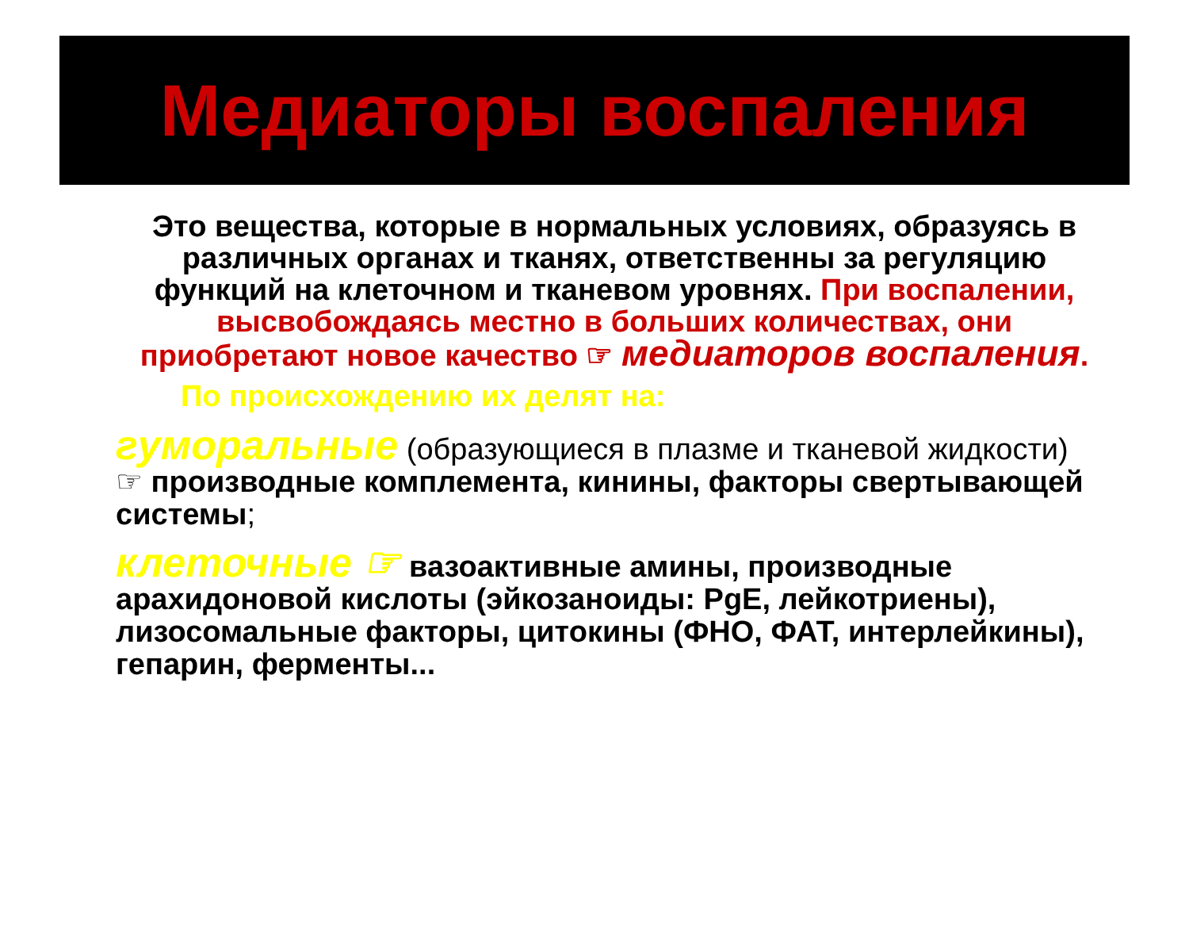Медиаторы воспаления
Это вещества, которые в нормальных условиях, образуясь в различных органах и тканях, ответственны за регуляцию функций на клеточном и тканевом уровнях. При воспалении, высвобождаясь местно в больших количествах, они приобретают новое качество ☞ медиаторов воспаления.
По происхождению их делят на:
гуморальные (образующиеся в плазме и тканевой жидкости) ☞ производные комплемента, кинины, факторы свертывающей системы;
клеточные ☞ вазоактивные амины, производные арахидоновой кислоты (эйкозаноиды: PgE, лейкотриены), лизосомальные факторы, цитокины (ФНО, ФАТ, интерлейкины), гепарин, ферменты...